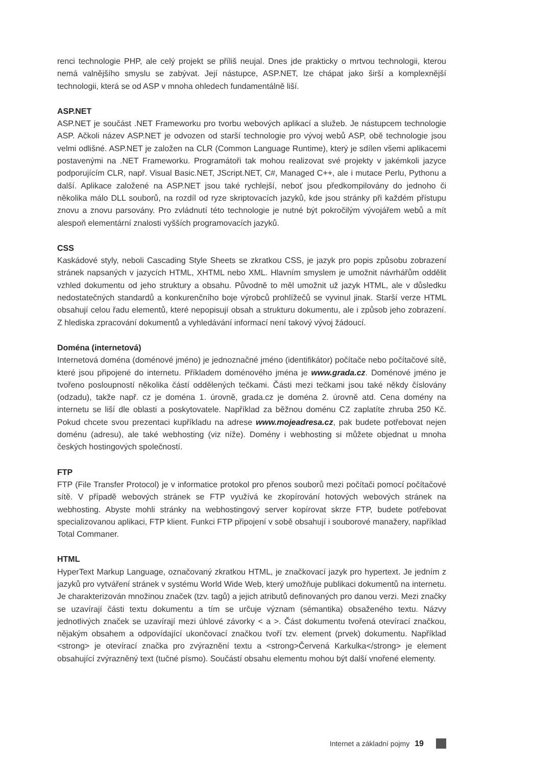renci technologie PHP, ale celý projekt se příliš neujal. Dnes jde prakticky o mrtvou technologii, kterou nemá valnějšího smyslu se zabývat. Její nástupce, ASP.NET, lze chápat jako širší a komplexnější technologii, která se od ASP v mnoha ohledech fundamentálně liší.
ASP.NET
ASP.NET je součást .NET Frameworku pro tvorbu webových aplikací a služeb. Je nástupcem technologie ASP. Ačkoli název ASP.NET je odvozen od starší technologie pro vývoj webů ASP, obě technologie jsou velmi odlišné. ASP.NET je založen na CLR (Common Language Runtime), který je sdílen všemi aplikacemi postavenými na .NET Frameworku. Programátoři tak mohou realizovat své projekty v jakémkoli jazyce podporujícím CLR, např. Visual Basic.NET, JScript.NET, C#, Managed C++, ale i mutace Perlu, Pythonu a další. Aplikace založené na ASP.NET jsou také rychlejší, neboť jsou předkompilovány do jednoho či několika málo DLL souborů, na rozdíl od ryze skriptovacích jazyků, kde jsou stránky při každém přístupu znovu a znovu parsovány. Pro zvládnutí této technologie je nutné být pokročilým vývojářem webů a mít alespoň elementární znalosti vyšších programovacích jazyků.
CSS
Kaskádové styly, neboli Cascading Style Sheets se zkratkou CSS, je jazyk pro popis způsobu zobrazení stránek napsaných v jazycích HTML, XHTML nebo XML. Hlavním smyslem je umožnit návrhářům oddělit vzhled dokumentu od jeho struktury a obsahu. Původně to měl umožnit už jazyk HTML, ale v důsledku nedostatečných standardů a konkurenčního boje výrobců prohlížečů se vyvinul jinak. Starší verze HTML obsahují celou řadu elementů, které nepopisují obsah a strukturu dokumentu, ale i způsob jeho zobrazení. Z hlediska zpracování dokumentů a vyhledávání informací není takový vývoj žádoucí.
Doména (internetová)
Internetová doména (doménové jméno) je jednoznačné jméno (identifikátor) počítače nebo počítačové sítě, které jsou připojené do internetu. Příkladem doménového jména je www.grada.cz. Doménové jméno je tvořeno posloupností několika částí oddělených tečkami. Části mezi tečkami jsou také někdy číslovány (odzadu), takže např. cz je doména 1. úrovně, grada.cz je doména 2. úrovně atd. Cena domény na internetu se liší dle oblasti a poskytovatele. Například za běžnou doménu CZ zaplatíte zhruba 250 Kč. Pokud chcete svou prezentaci kupříkladu na adrese www.mojeadresa.cz, pak budete potřebovat nejen doménu (adresu), ale také webhosting (viz níže). Domény i webhosting si můžete objednat u mnoha českých hostingových společností.
FTP
FTP (File Transfer Protocol) je v informatice protokol pro přenos souborů mezi počítači pomocí počítačové sítě. V případě webových stránek se FTP využívá ke zkopírování hotových webových stránek na webhosting. Abyste mohli stránky na webhostingový server kopírovat skrze FTP, budete potřebovat specializovanou aplikaci, FTP klient. Funkci FTP připojení v sobě obsahují i souborové manažery, například Total Commaner.
HTML
HyperText Markup Language, označovaný zkratkou HTML, je značkovací jazyk pro hypertext. Je jedním z jazyků pro vytváření stránek v systému World Wide Web, který umožňuje publikaci dokumentů na internetu. Je charakterizován množinou značek (tzv. tagů) a jejich atributů definovaných pro danou verzi. Mezi značky se uzavírají části textu dokumentu a tím se určuje význam (sémantika) obsaženého textu. Názvy jednotlivých značek se uzavírají mezi úhlové závorky < a >. Část dokumentu tvořená otevírací značkou, nějakým obsahem a odpovídající ukončovací značkou tvoří tzv. element (prvek) dokumentu. Například <strong> je otevírací značka pro zvýraznění textu a <strong>Červená Karkulka</strong> je element obsahující zvýrazněný text (tučné písmo). Součástí obsahu elementu mohou být další vnořené elementy.
Internet a základní pojmy 19